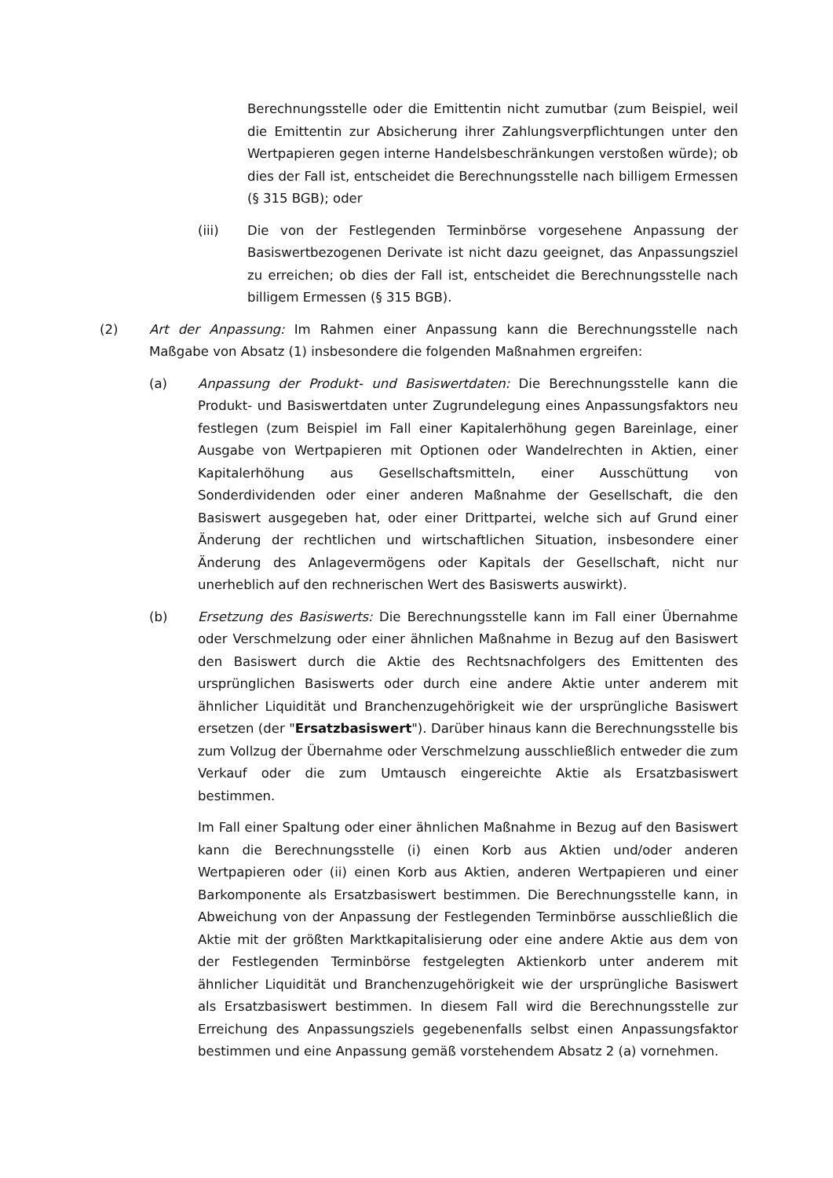Berechnungsstelle oder die Emittentin nicht zumutbar (zum Beispiel, weil die Emittentin zur Absicherung ihrer Zahlungsverpflichtungen unter den Wertpapieren gegen interne Handelsbeschränkungen verstoßen würde); ob dies der Fall ist, entscheidet die Berechnungsstelle nach billigem Ermessen (§ 315 BGB); oder
(iii) Die von der Festlegenden Terminbörse vorgesehene Anpassung der Basiswertbezogenen Derivate ist nicht dazu geeignet, das Anpassungsziel zu erreichen; ob dies der Fall ist, entscheidet die Berechnungsstelle nach billigem Ermessen (§ 315 BGB).
(2) Art der Anpassung: Im Rahmen einer Anpassung kann die Berechnungsstelle nach Maßgabe von Absatz (1) insbesondere die folgenden Maßnahmen ergreifen:
(a) Anpassung der Produkt- und Basiswertdaten: Die Berechnungsstelle kann die Produkt- und Basiswertdaten unter Zugrundelegung eines Anpassungsfaktors neu festlegen (zum Beispiel im Fall einer Kapitalerhöhung gegen Bareinlage, einer Ausgabe von Wertpapieren mit Optionen oder Wandelrechten in Aktien, einer Kapitalerhöhung aus Gesellschaftsmitteln, einer Ausschüttung von Sonderdividenden oder einer anderen Maßnahme der Gesellschaft, die den Basiswert ausgegeben hat, oder einer Drittpartei, welche sich auf Grund einer Änderung der rechtlichen und wirtschaftlichen Situation, insbesondere einer Änderung des Anlagevermögens oder Kapitals der Gesellschaft, nicht nur unerheblich auf den rechnerischen Wert des Basiswerts auswirkt).
(b) Ersetzung des Basiswerts: Die Berechnungsstelle kann im Fall einer Übernahme oder Verschmelzung oder einer ähnlichen Maßnahme in Bezug auf den Basiswert den Basiswert durch die Aktie des Rechtsnachfolgers des Emittenten des ursprünglichen Basiswerts oder durch eine andere Aktie unter anderem mit ähnlicher Liquidität und Branchenzugehörigkeit wie der ursprüngliche Basiswert ersetzen (der "Ersatzbasiswert"). Darüber hinaus kann die Berechnungsstelle bis zum Vollzug der Übernahme oder Verschmelzung ausschließlich entweder die zum Verkauf oder die zum Umtausch eingereichte Aktie als Ersatzbasiswert bestimmen.
Im Fall einer Spaltung oder einer ähnlichen Maßnahme in Bezug auf den Basiswert kann die Berechnungsstelle (i) einen Korb aus Aktien und/oder anderen Wertpapieren oder (ii) einen Korb aus Aktien, anderen Wertpapieren und einer Barkomponente als Ersatzbasiswert bestimmen. Die Berechnungsstelle kann, in Abweichung von der Anpassung der Festlegenden Terminbörse ausschließlich die Aktie mit der größten Marktkapitalisierung oder eine andere Aktie aus dem von der Festlegenden Terminbörse festgelegten Aktienkorb unter anderem mit ähnlicher Liquidität und Branchenzugehörigkeit wie der ursprüngliche Basiswert als Ersatzbasiswert bestimmen. In diesem Fall wird die Berechnungsstelle zur Erreichung des Anpassungsziels gegebenenfalls selbst einen Anpassungsfaktor bestimmen und eine Anpassung gemäß vorstehendem Absatz 2 (a) vornehmen.